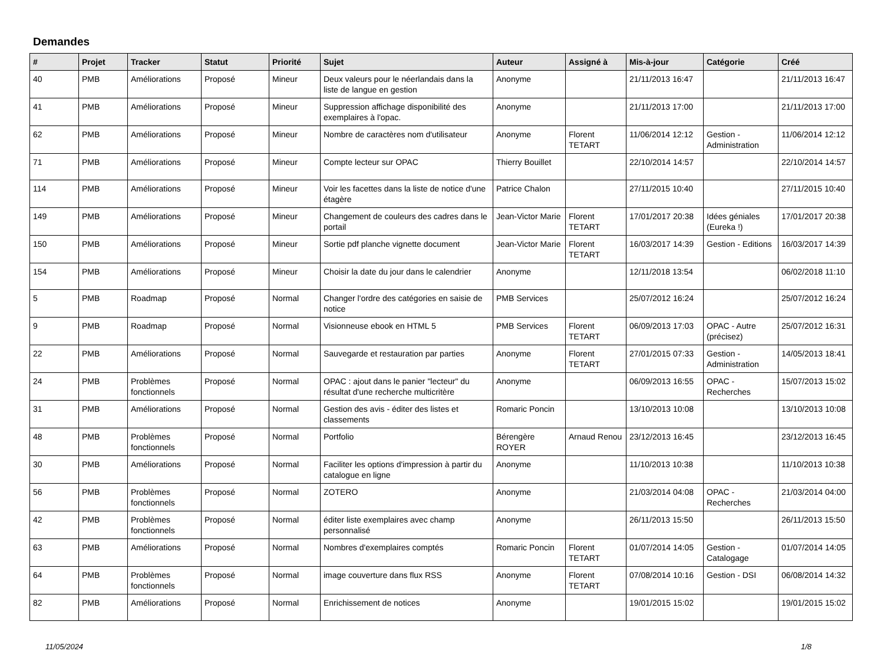Demandes
| # | Projet | Tracker | Statut | Priorité | Sujet | Auteur | Assigné à | Mis-à-jour | Catégorie | Créé |
| --- | --- | --- | --- | --- | --- | --- | --- | --- | --- | --- |
| 40 | PMB | Améliorations | Proposé | Mineur | Deux valeurs pour le néerlandais dans la liste de langue en gestion | Anonyme | | 21/11/2013 16:47 | | 21/11/2013 16:47 |
| 41 | PMB | Améliorations | Proposé | Mineur | Suppression affichage disponibilité des exemplaires à l'opac. | Anonyme | | 21/11/2013 17:00 | | 21/11/2013 17:00 |
| 62 | PMB | Améliorations | Proposé | Mineur | Nombre de caractères nom d'utilisateur | Anonyme | Florent TETART | 11/06/2014 12:12 | Gestion - Administration | 11/06/2014 12:12 |
| 71 | PMB | Améliorations | Proposé | Mineur | Compte lecteur sur OPAC | Thierry Bouillet | | 22/10/2014 14:57 | | 22/10/2014 14:57 |
| 114 | PMB | Améliorations | Proposé | Mineur | Voir les facettes dans la liste de notice d'une étagère | Patrice Chalon | | 27/11/2015 10:40 | | 27/11/2015 10:40 |
| 149 | PMB | Améliorations | Proposé | Mineur | Changement de couleurs des cadres dans le portail | Jean-Victor Marie | Florent TETART | 17/01/2017 20:38 | Idées géniales (Eureka !) | 17/01/2017 20:38 |
| 150 | PMB | Améliorations | Proposé | Mineur | Sortie pdf planche vignette document | Jean-Victor Marie | Florent TETART | 16/03/2017 14:39 | Gestion - Editions | 16/03/2017 14:39 |
| 154 | PMB | Améliorations | Proposé | Mineur | Choisir la date du jour dans le calendrier | Anonyme | | 12/11/2018 13:54 | | 06/02/2018 11:10 |
| 5 | PMB | Roadmap | Proposé | Normal | Changer l'ordre des catégories en saisie de notice | PMB Services | | 25/07/2012 16:24 | | 25/07/2012 16:24 |
| 9 | PMB | Roadmap | Proposé | Normal | Visionneuse ebook en HTML 5 | PMB Services | Florent TETART | 06/09/2013 17:03 | OPAC - Autre (précisez) | 25/07/2012 16:31 |
| 22 | PMB | Améliorations | Proposé | Normal | Sauvegarde et restauration par parties | Anonyme | Florent TETART | 27/01/2015 07:33 | Gestion - Administration | 14/05/2013 18:41 |
| 24 | PMB | Problèmes fonctionnels | Proposé | Normal | OPAC : ajout dans le panier "lecteur" du résultat d'une recherche multicritère | Anonyme | | 06/09/2013 16:55 | OPAC - Recherches | 15/07/2013 15:02 |
| 31 | PMB | Améliorations | Proposé | Normal | Gestion des avis - éditer des listes et classements | Romaric Poncin | | 13/10/2013 10:08 | | 13/10/2013 10:08 |
| 48 | PMB | Problèmes fonctionnels | Proposé | Normal | Portfolio | Bérengère ROYER | Arnaud Renou | 23/12/2013 16:45 | | 23/12/2013 16:45 |
| 30 | PMB | Améliorations | Proposé | Normal | Faciliter les options d'impression à partir du catalogue en ligne | Anonyme | | 11/10/2013 10:38 | | 11/10/2013 10:38 |
| 56 | PMB | Problèmes fonctionnels | Proposé | Normal | ZOTERO | Anonyme | | 21/03/2014 04:08 | OPAC - Recherches | 21/03/2014 04:00 |
| 42 | PMB | Problèmes fonctionnels | Proposé | Normal | éditer liste exemplaires avec champ personnalisé | Anonyme | | 26/11/2013 15:50 | | 26/11/2013 15:50 |
| 63 | PMB | Améliorations | Proposé | Normal | Nombres d'exemplaires comptés | Romaric Poncin | Florent TETART | 01/07/2014 14:05 | Gestion - Catalogage | 01/07/2014 14:05 |
| 64 | PMB | Problèmes fonctionnels | Proposé | Normal | image couverture dans flux RSS | Anonyme | Florent TETART | 07/08/2014 10:16 | Gestion - DSI | 06/08/2014 14:32 |
| 82 | PMB | Améliorations | Proposé | Normal | Enrichissement de notices | Anonyme | | 19/01/2015 15:02 | | 19/01/2015 15:02 |
11/05/2024 1/8